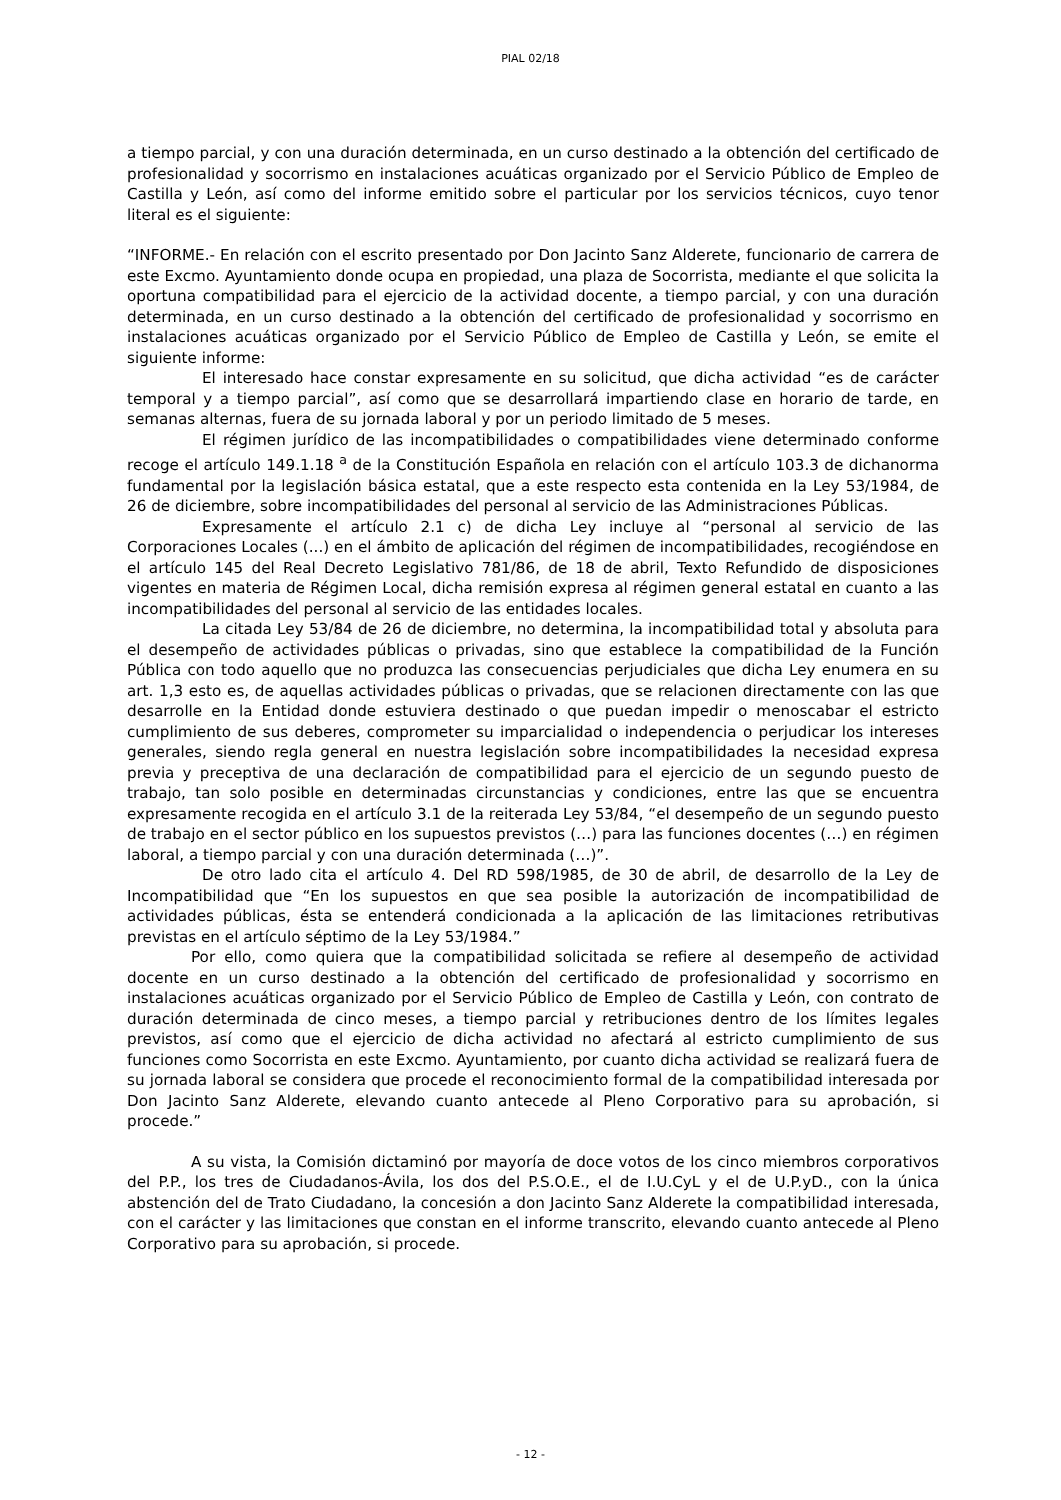PIAL 02/18
a tiempo parcial, y con una duración determinada, en un curso destinado a la obtención del certificado de profesionalidad y socorrismo en instalaciones acuáticas organizado por el Servicio Público de Empleo de Castilla y León, así como del informe emitido sobre el particular por los servicios técnicos, cuyo tenor literal es el siguiente:
“INFORME.- En relación con el escrito presentado por Don Jacinto Sanz Alderete, funcionario de carrera de este Excmo. Ayuntamiento donde ocupa en propiedad, una plaza de Socorrista, mediante el que solicita la oportuna compatibilidad para el ejercicio de la actividad docente, a tiempo parcial, y con una duración determinada, en un curso destinado a la obtención del certificado de profesionalidad y socorrismo en instalaciones acuáticas organizado por el Servicio Público de Empleo de Castilla y León, se emite el siguiente informe:
El interesado hace constar expresamente en su solicitud, que dicha actividad “es de carácter temporal y a tiempo parcial”, así como que se desarrollará impartiendo clase en horario de tarde, en semanas alternas, fuera de su jornada laboral y por un periodo limitado de 5 meses.
El régimen jurídico de las incompatibilidades o compatibilidades viene determinado conforme recoge el artículo 149.1.18 <sup>a</sup> de la Constitución Española en relación con el artículo 103.3 de dichanorma fundamental por la legislación básica estatal, que a este respecto esta contenida en la Ley 53/1984, de 26 de diciembre, sobre incompatibilidades del personal al servicio de las Administraciones Públicas.
Expresamente el artículo 2.1 c) de dicha Ley incluye al “personal al servicio de las Corporaciones Locales (...) en el ámbito de aplicación del régimen de incompatibilidades, recogiéndose en el artículo 145 del Real Decreto Legislativo 781/86, de 18 de abril, Texto Refundido de disposiciones vigentes en materia de Régimen Local, dicha remisión expresa al régimen general estatal en cuanto a las incompatibilidades del personal al servicio de las entidades locales.
La citada Ley 53/84 de 26 de diciembre, no determina, la incompatibilidad total y absoluta para el desempeño de actividades públicas o privadas, sino que establece la compatibilidad de la Función Pública con todo aquello que no produzca las consecuencias perjudiciales que dicha Ley enumera en su art. 1,3 esto es, de aquellas actividades públicas o privadas, que se relacionen directamente con las que desarrolle en la Entidad donde estuviera destinado o que puedan impedir o menoscabar el estricto cumplimiento de sus deberes, comprometer su imparcialidad o independencia o perjudicar los intereses generales, siendo regla general en nuestra legislación sobre incompatibilidades la necesidad expresa previa y preceptiva de una declaración de compatibilidad para el ejercicio de un segundo puesto de trabajo, tan solo posible en determinadas circunstancias y condiciones, entre las que se encuentra expresamente recogida en el artículo 3.1 de la reiterada Ley 53/84, “el desempeño de un segundo puesto de trabajo en el sector público en los supuestos previstos (…) para las funciones docentes (…) en régimen laboral, a tiempo parcial y con una duración determinada (…)”.
De otro lado cita el artículo 4. Del RD 598/1985, de 30 de abril, de desarrollo de la Ley de Incompatibilidad que “En los supuestos en que sea posible la autorización de incompatibilidad de actividades públicas, ésta se entenderá condicionada a la aplicación de las limitaciones retributivas previstas en el artículo séptimo de la Ley 53/1984.”
Por ello, como quiera que la compatibilidad solicitada se refiere al desempeño de actividad docente en un curso destinado a la obtención del certificado de profesionalidad y socorrismo en instalaciones acuáticas organizado por el Servicio Público de Empleo de Castilla y León, con contrato de duración determinada de cinco meses, a tiempo parcial y retribuciones dentro de los límites legales previstos, así como que el ejercicio de dicha actividad no afectará al estricto cumplimiento de sus funciones como Socorrista en este Excmo. Ayuntamiento, por cuanto dicha actividad se realizará fuera de su jornada laboral se considera que procede el reconocimiento formal de la compatibilidad interesada por Don Jacinto Sanz Alderete, elevando cuanto antecede al Pleno Corporativo para su aprobación, si procede.”
A su vista, la Comisión dictaminó por mayoría de doce votos de los cinco miembros corporativos del P.P., los tres de Ciudadanos-Ávila, los dos del P.S.O.E., el de I.U.CyL y el de U.P.yD., con la única abstención del de Trato Ciudadano, la concesión a don Jacinto Sanz Alderete la compatibilidad interesada, con el carácter y las limitaciones que constan en el informe transcrito, elevando cuanto antecede al Pleno Corporativo para su aprobación, si procede.
- 12 -